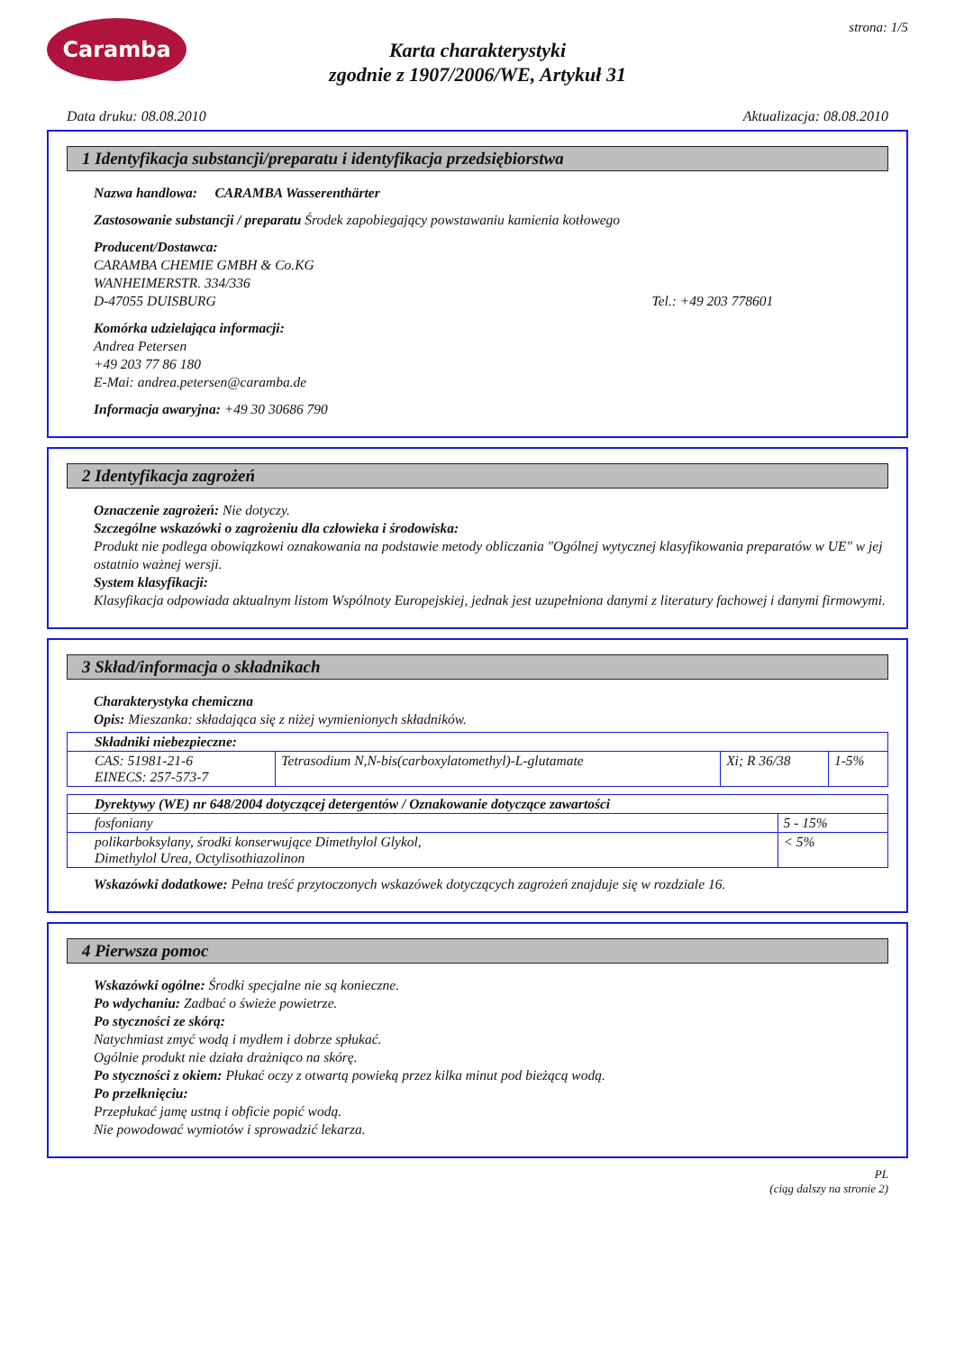Caramba
Karta charakterystyki
zgodnie z 1907/2006/WE, Artykuł 31
strona: 1/5
Data druku: 08.08.2010 Aktualizacja: 08.08.2010
1 Identyfikacja substancji/preparatu i identyfikacja przedsiębiorstwa
Nazwa handlowa: CARAMBA Wasserenthärter
Zastosowanie substancji / preparatu Środek zapobiegający powstawaniu kamienia kotłowego
Producent/Dostawca:
CARAMBA CHEMIE GMBH & Co.KG
WANHEIMERSTR. 334/336
D-47055 DUISBURG Tel.: +49 203 778601
Komórka udzielająca informacji:
Andrea Petersen
+49 203 77 86 180
E-Mai: andrea.petersen@caramba.de
Informacja awaryjna: +49 30 30686 790
2 Identyfikacja zagrożeń
Oznaczenie zagrożeń: Nie dotyczy.
Szczególne wskazówki o zagrożeniu dla człowieka i środowiska:
Produkt nie podlega obowiązkowi oznakowania na podstawie metody obliczania "Ogólnej wytycznej klasyfikowania preparatów w UE" w jej ostatnio ważnej wersji.
System klasyfikacji:
Klasyfikacja odpowiada aktualnym listom Wspólnoty Europejskiej, jednak jest uzupełniona danymi z literatury fachowej i danymi firmowymi.
3 Skład/informacja o składnikach
Charakterystyka chemiczna
Opis: Mieszanka: składająca się z niżej wymienionych składników.
| Składniki niebezpieczne: | | | |
| CAS: 51981-21-6 EINECS: 257-573-7 | Tetrasodium N,N-bis(carboxylatomethyl)-L-glutamate | Xi; R 36/38 | 1-5% |
| Dyrektywy (WE) nr 648/2004 dotyczącej detergentów / Oznakowanie dotyczące zawartości | |
| fosfoniany | 5 - 15% |
| polikarboksylany, środki konserwujące Dimethylol Glykol, Dimethylol Urea, Octylisothiazolinon | < 5% |
Wskazówki dodatkowe: Pełna treść przytoczonych wskazówek dotyczących zagrożeń znajduje się w rozdziale 16.
4 Pierwsza pomoc
Wskazówki ogólne: Środki specjalne nie są konieczne.
Po wdychaniu: Zadbać o świeże powietrze.
Po styczności ze skórą:
Natychmiast zmyć wodą i mydłem i dobrze spłukać.
Ogólnie produkt nie działa drażniąco na skórę.
Po styczności z okiem: Płukać oczy z otwartą powieką przez kilka minut pod bieżącą wodą.
Po przełknięciu:
Przepłukać jamę ustną i obficie popić wodą.
Nie powodować wymiotów i sprowadzić lekarza.
PL
(ciąg dalszy na stronie 2)